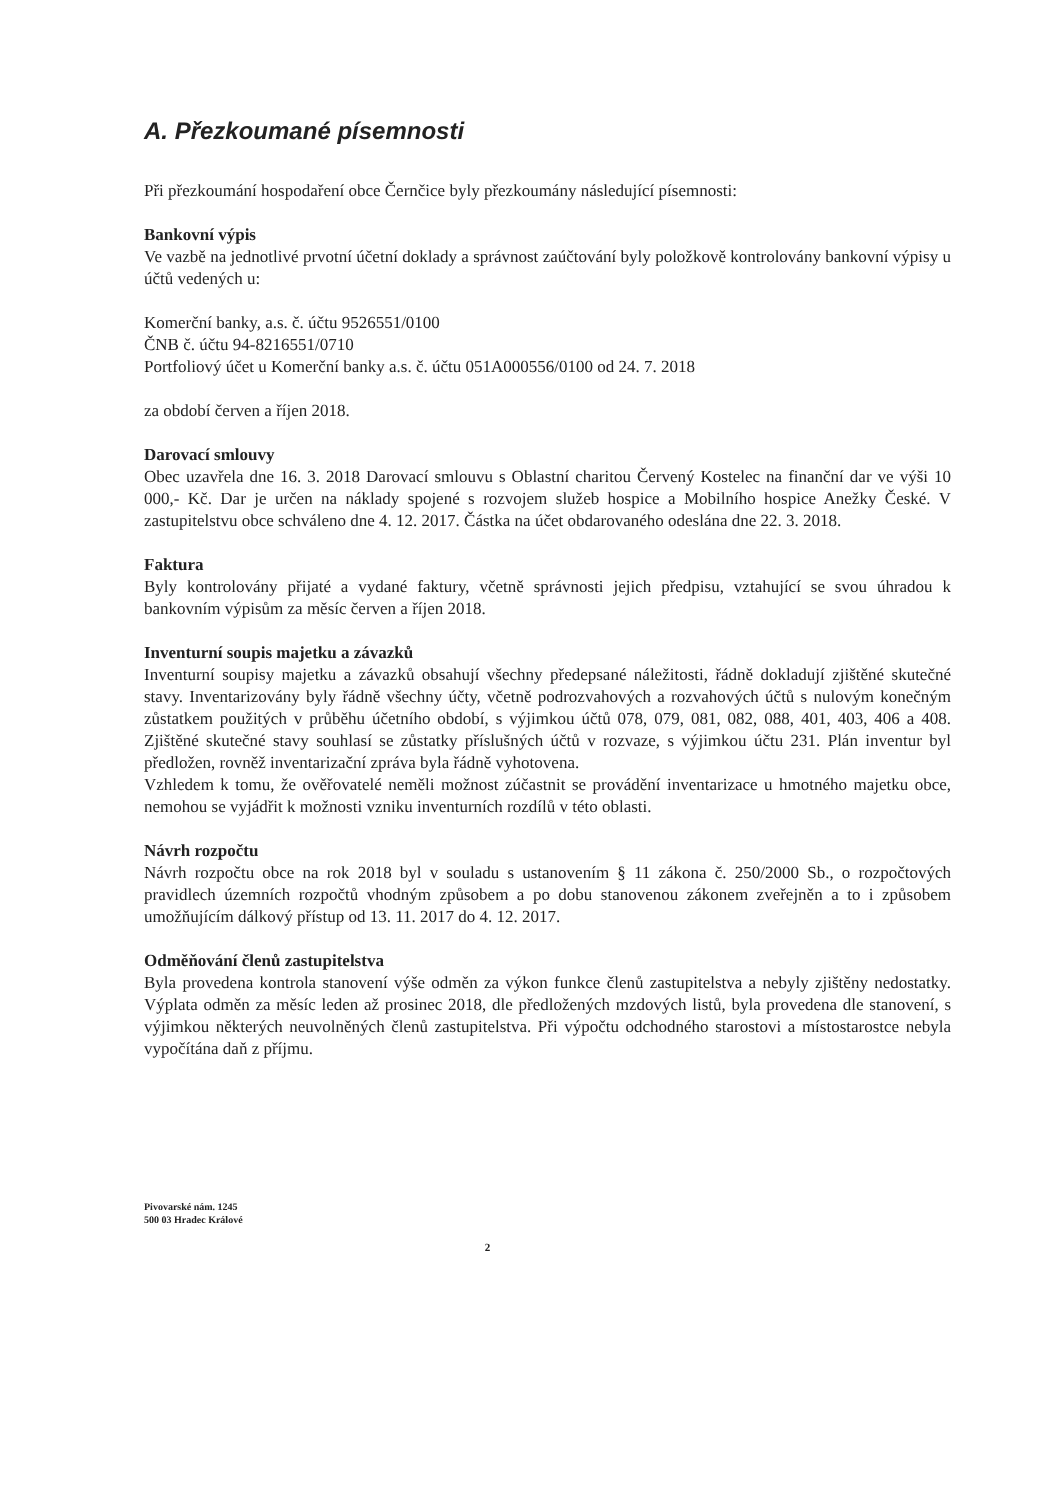A. Přezkoumané písemnosti
Při přezkoumání hospodaření obce Černčice byly přezkoumány následující písemnosti:
Bankovní výpis
Ve vazbě na jednotlivé prvotní účetní doklady a správnost zaúčtování byly položkově kontrolovány bankovní výpisy u účtů vedených u:
Komerční banky, a.s. č. účtu 9526551/0100
ČNB č. účtu 94-8216551/0710
Portfoliový účet u Komerční banky a.s. č. účtu 051A000556/0100 od 24. 7. 2018
za období červen a říjen 2018.
Darovací smlouvy
Obec uzavřela dne 16. 3. 2018 Darovací smlouvu s Oblastní charitou Červený Kostelec na finanční dar ve výši 10 000,- Kč. Dar je určen na náklady spojené s rozvojem služeb hospice a Mobilního hospice Anežky České. V zastupitelstvu obce schváleno dne 4. 12. 2017. Částka na účet obdarovaného odeslána dne 22. 3. 2018.
Faktura
Byly kontrolovány přijaté a vydané faktury, včetně správnosti jejich předpisu, vztahující se svou úhradou k bankovním výpisům za měsíc červen a říjen 2018.
Inventurní soupis majetku a závazků
Inventurní soupisy majetku a závazků obsahují všechny předepsané náležitosti, řádně dokladují zjištěné skutečné stavy. Inventarizovány byly řádně všechny účty, včetně podrozvahových a rozvahových účtů s nulovým konečným zůstatkem použitých v průběhu účetního období, s výjimkou účtů 078, 079, 081, 082, 088, 401, 403, 406 a 408. Zjištěné skutečné stavy souhlasí se zůstatky příslušných účtů v rozvaze, s výjimkou účtu 231. Plán inventur byl předložen, rovněž inventarizační zpráva byla řádně vyhotovena.
Vzhledem k tomu, že ověřovatelé neměli možnost zúčastnit se provádění inventarizace u hmotného majetku obce, nemohou se vyjádřit k možnosti vzniku inventurních rozdílů v této oblasti.
Návrh rozpočtu
Návrh rozpočtu obce na rok 2018 byl v souladu s ustanovením § 11 zákona č. 250/2000 Sb., o rozpočtových pravidlech územních rozpočtů vhodným způsobem a po dobu stanovenou zákonem zveřejněn a to i způsobem umožňujícím dálkový přístup od 13. 11. 2017 do 4. 12. 2017.
Odměňování členů zastupitelstva
Byla provedena kontrola stanovení výše odměn za výkon funkce členů zastupitelstva a nebyly zjištěny nedostatky. Výplata odměn za měsíc leden až prosinec 2018, dle předložených mzdových listů, byla provedena dle stanovení, s výjimkou některých neuvolněných členů zastupitelstva. Při výpočtu odchodného starostovi a místostarostce nebyla vypočítána daň z příjmu.
Pivovarské nám. 1245
500 03 Hradec Králové
2